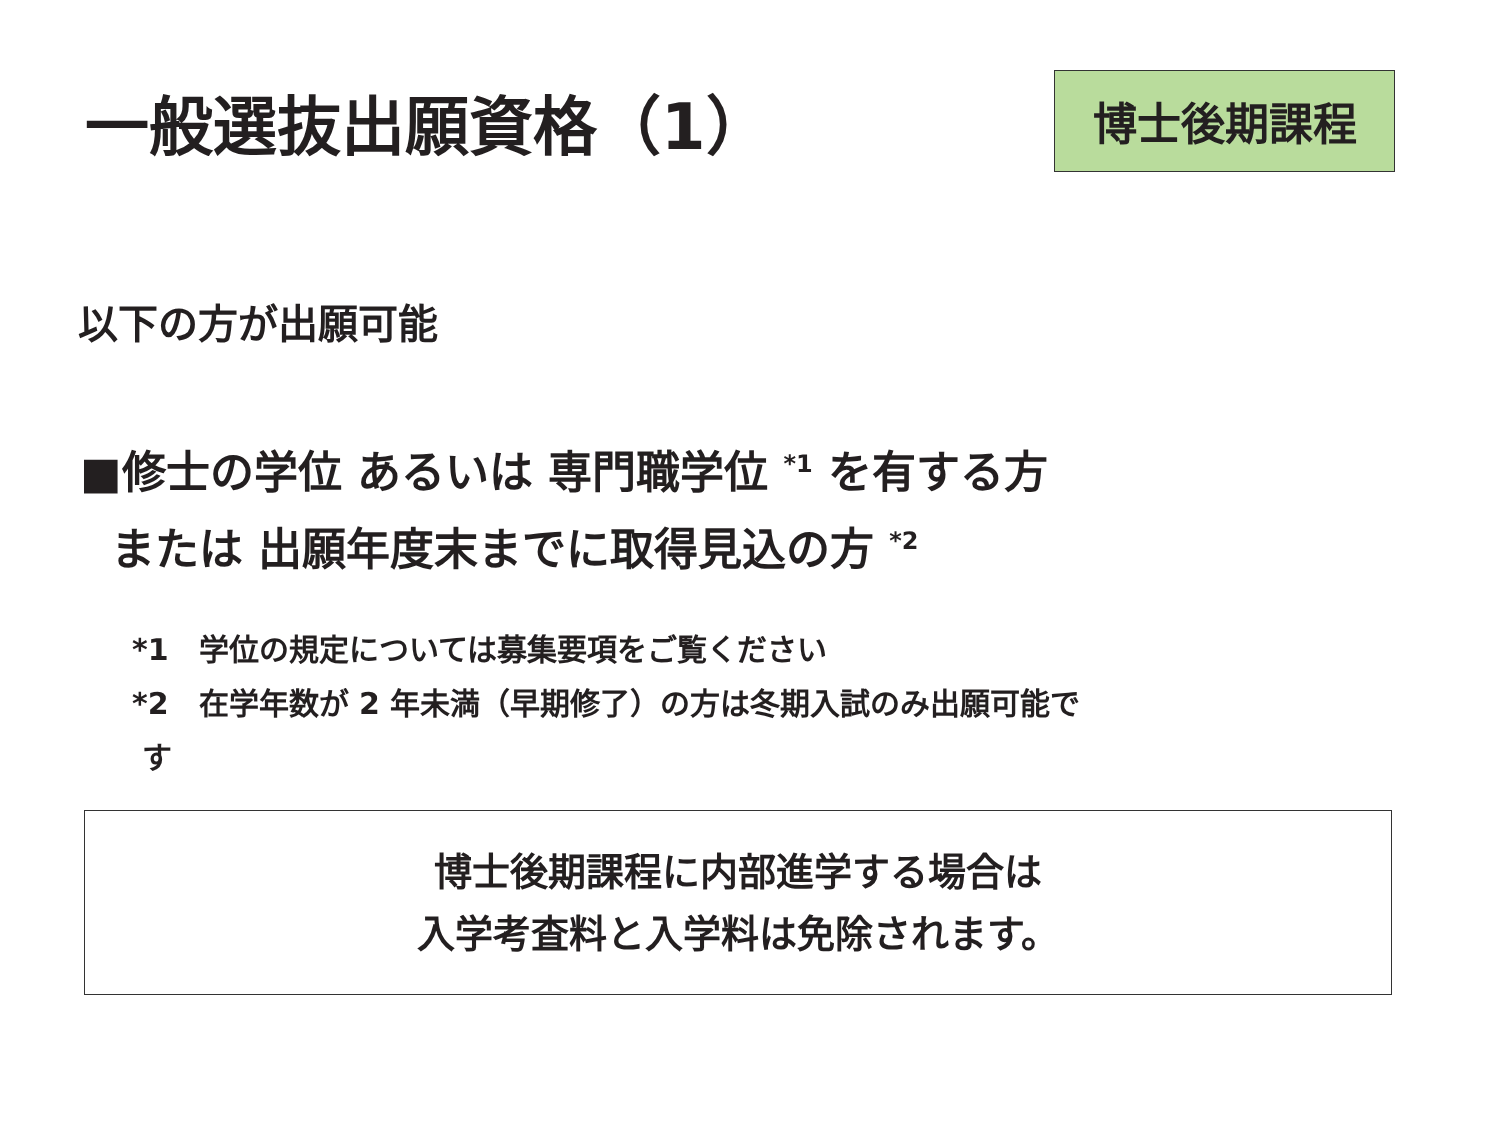一般選抜出願資格（1）
博士後期課程
以下の方が出願可能
■修士の学位 あるいは 専門職学位 <sup>*1</sup> を有する方
または 出願年度末までに取得見込の方 <sup>*2</sup>
*1　学位の規定については募集要項をご覧ください
*2　在学年数が 2 年未満（早期修了）の方は冬期入試のみ出願可能で
す
博士後期課程に内部進学する場合は
入学考査料と入学料は免除されます。